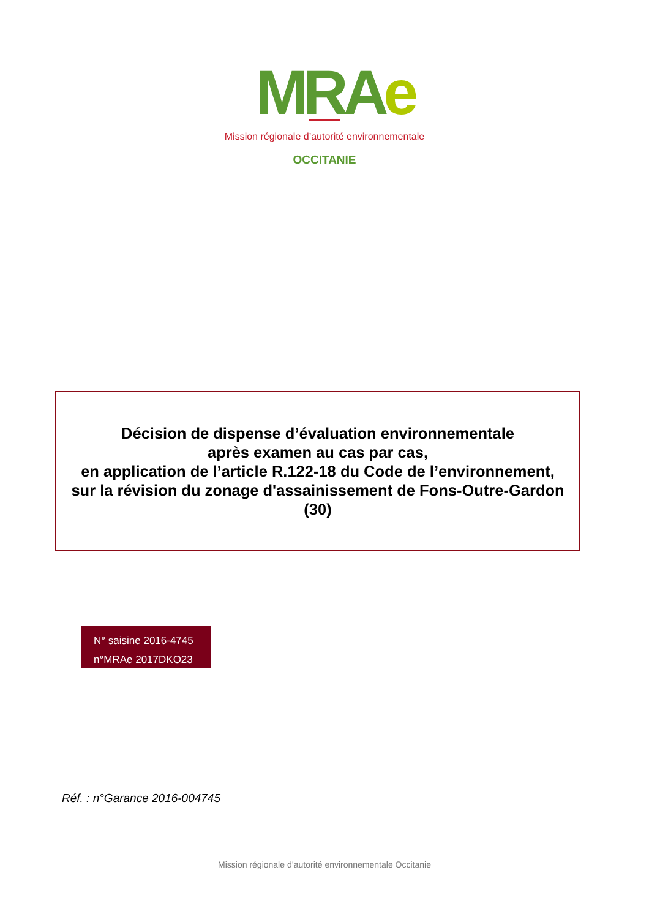MRAe
Mission régionale d’autorité environnementale
OCCITANIE
Décision de dispense d’évaluation environnementale
après examen au cas par cas,
en application de l’article R.122-18 du Code de l’environnement,
sur la révision du zonage d'assainissement de Fons-Outre-Gardon
(30)
N° saisine 2016-4745
n°MRAe 2017DKO23
Réf. : n°Garance 2016-004745
Mission régionale d’autorité environnementale Occitanie